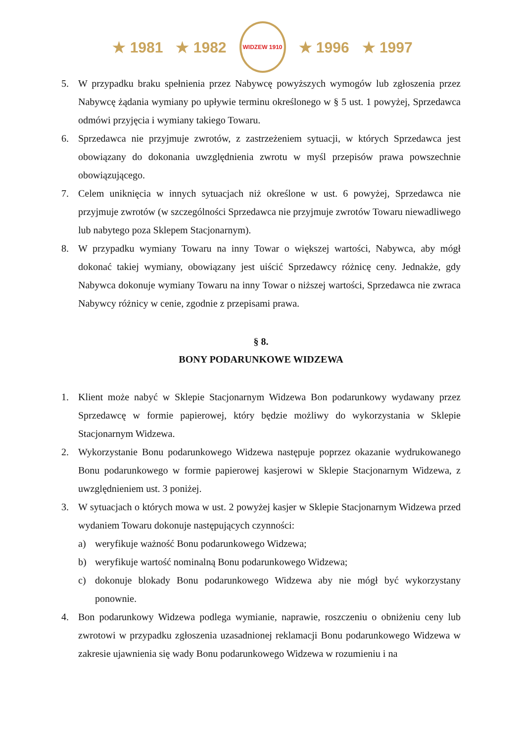★ 1981 ★ 1982
WIDZEW 1910
★ 1996 ★ 1997
5. W przypadku braku spełnienia przez Nabywcę powyższych wymogów lub zgłoszenia przez Nabywcę żądania wymiany po upływie terminu określonego w § 5 ust. 1 powyżej, Sprzedawca odmówi przyjęcia i wymiany takiego Towaru.
6. Sprzedawca nie przyjmuje zwrotów, z zastrzeżeniem sytuacji, w których Sprzedawca jest obowiązany do dokonania uwzględnienia zwrotu w myśl przepisów prawa powszechnie obowiązującego.
7. Celem uniknięcia w innych sytuacjach niż określone w ust. 6 powyżej, Sprzedawca nie przyjmuje zwrotów (w szczególności Sprzedawca nie przyjmuje zwrotów Towaru niewadliwego lub nabytego poza Sklepem Stacjonarnym).
8. W przypadku wymiany Towaru na inny Towar o większej wartości, Nabywca, aby mógł dokonać takiej wymiany, obowiązany jest uiścić Sprzedawcy różnicę ceny. Jednakże, gdy Nabywca dokonuje wymiany Towaru na inny Towar o niższej wartości, Sprzedawca nie zwraca Nabywcy różnicy w cenie, zgodnie z przepisami prawa.
§ 8.
BONY PODARUNKOWE WIDZEWA
1. Klient może nabyć w Sklepie Stacjonarnym Widzewa Bon podarunkowy wydawany przez Sprzedawcę w formie papierowej, który będzie możliwy do wykorzystania w Sklepie Stacjonarnym Widzewa.
2. Wykorzystanie Bonu podarunkowego Widzewa następuje poprzez okazanie wydrukowanego Bonu podarunkowego w formie papierowej kasjerowi w Sklepie Stacjonarnym Widzewa, z uwzględnieniem ust. 3 poniżej.
3. W sytuacjach o których mowa w ust. 2 powyżej kasjer w Sklepie Stacjonarnym Widzewa przed wydaniem Towaru dokonuje następujących czynności:
a) weryfikuje ważność Bonu podarunkowego Widzewa;
b) weryfikuje wartość nominalną Bonu podarunkowego Widzewa;
c) dokonuje blokady Bonu podarunkowego Widzewa aby nie mógł być wykorzystany ponownie.
4. Bon podarunkowy Widzewa podlega wymianie, naprawie, roszczeniu o obniżeniu ceny lub zwrotowi w przypadku zgłoszenia uzasadnionej reklamacji Bonu podarunkowego Widzewa w zakresie ujawnienia się wady Bonu podarunkowego Widzewa w rozumieniu i na